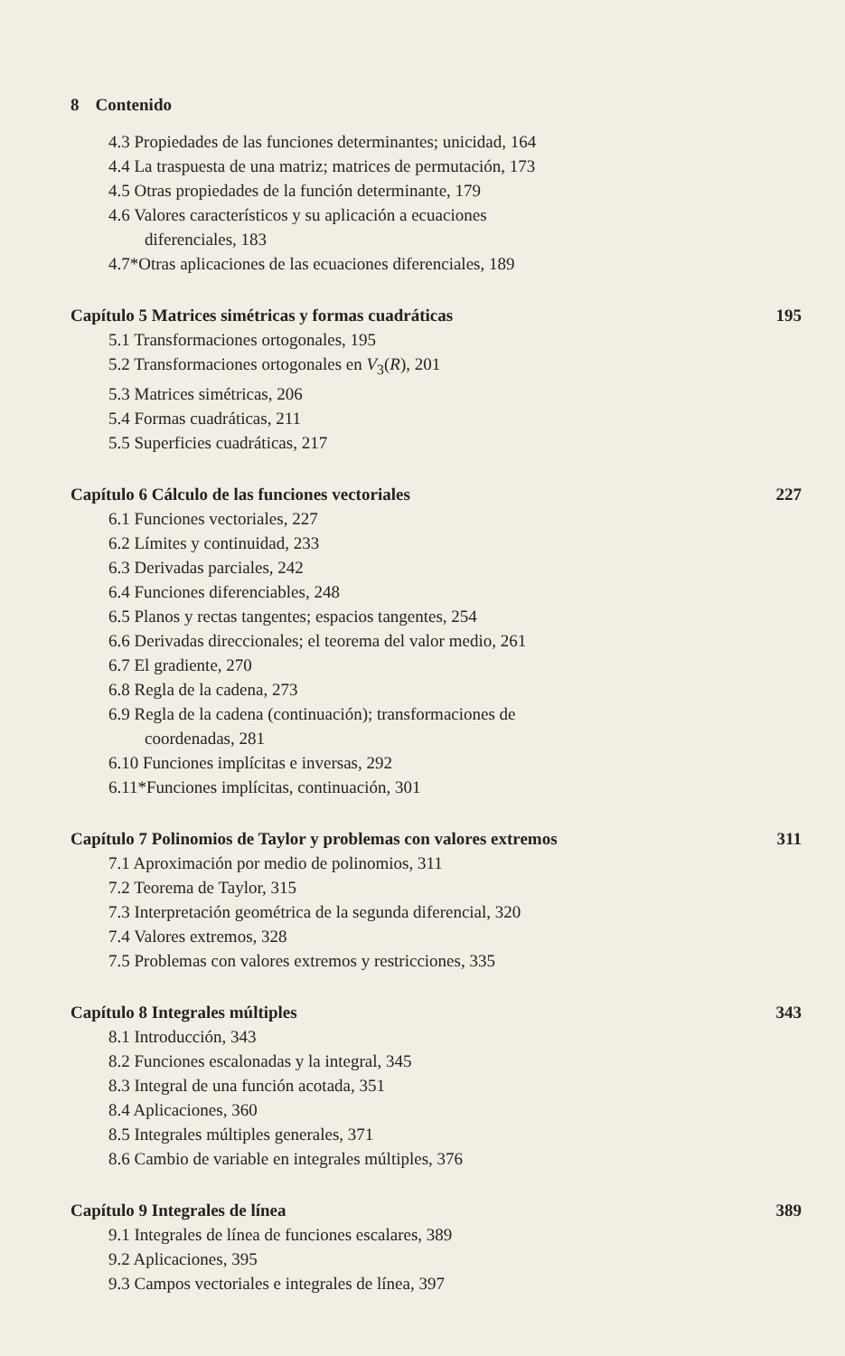8 Contenido
4.3 Propiedades de las funciones determinantes; unicidad, 164
4.4 La traspuesta de una matriz; matrices de permutación, 173
4.5 Otras propiedades de la función determinante, 179
4.6 Valores característicos y su aplicación a ecuaciones
diferenciales, 183
4.7*Otras aplicaciones de las ecuaciones diferenciales, 189
Capítulo 5 Matrices simétricas y formas cuadráticas 195
5.1 Transformaciones ortogonales, 195
5.2 Transformaciones ortogonales en V<sub>3</sub>(R), 201
5.3 Matrices simétricas, 206
5.4 Formas cuadráticas, 211
5.5 Superficies cuadráticas, 217
Capítulo 6 Cálculo de las funciones vectoriales 227
6.1 Funciones vectoriales, 227
6.2 Límites y continuidad, 233
6.3 Derivadas parciales, 242
6.4 Funciones diferenciables, 248
6.5 Planos y rectas tangentes; espacios tangentes, 254
6.6 Derivadas direccionales; el teorema del valor medio, 261
6.7 El gradiente, 270
6.8 Regla de la cadena, 273
6.9 Regla de la cadena (continuación); transformaciones de
coordenadas, 281
6.10 Funciones implícitas e inversas, 292
6.11*Funciones implícitas, continuación, 301
Capítulo 7 Polinomios de Taylor y problemas con valores extremos 311
7.1 Aproximación por medio de polinomios, 311
7.2 Teorema de Taylor, 315
7.3 Interpretación geométrica de la segunda diferencial, 320
7.4 Valores extremos, 328
7.5 Problemas con valores extremos y restricciones, 335
Capítulo 8 Integrales múltiples 343
8.1 Introducción, 343
8.2 Funciones escalonadas y la integral, 345
8.3 Integral de una función acotada, 351
8.4 Aplicaciones, 360
8.5 Integrales múltiples generales, 371
8.6 Cambio de variable en integrales múltiples, 376
Capítulo 9 Integrales de línea 389
9.1 Integrales de línea de funciones escalares, 389
9.2 Aplicaciones, 395
9.3 Campos vectoriales e integrales de línea, 397